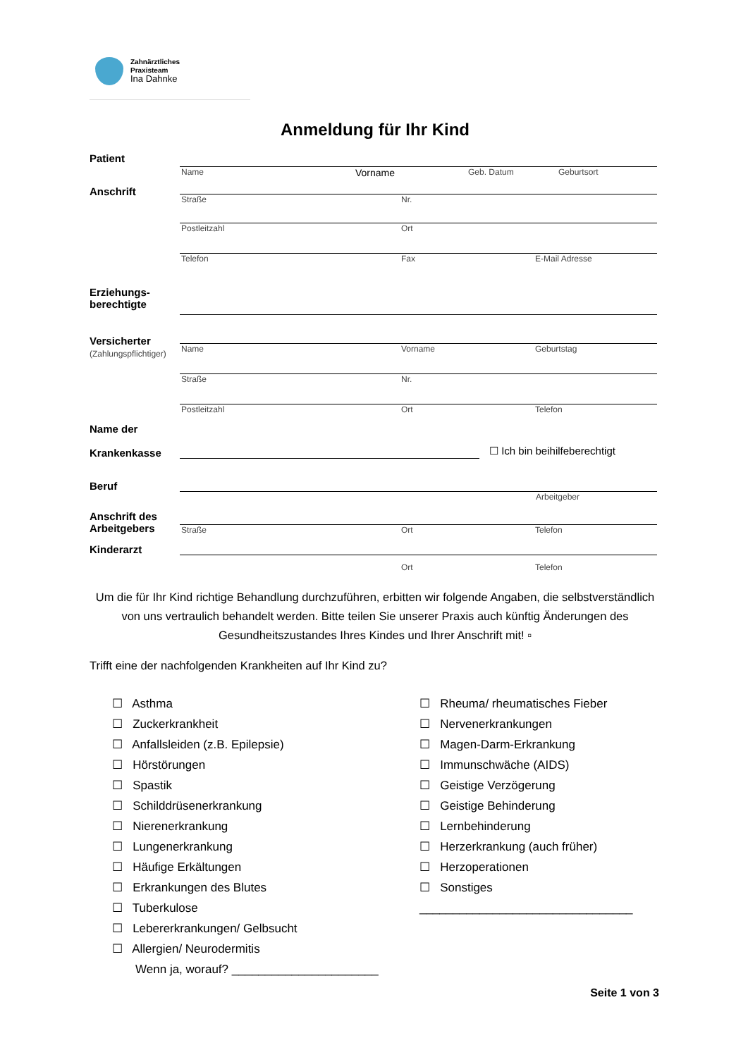Zahnärztliches
Praxisteam
Ina Dahnke
Anmeldung für Ihr Kind
Patient
Name Vorname Geb. Datum Geburtsort
Anschrift
Straße Nr.
Postleitzahl Ort
Telefon Fax E-Mail Adresse
Erziehungs-
berechtigte
Versicherter
(Zahlungspflichtiger)
Name Vorname Geburtstag
Straße Nr.
Postleitzahl Ort Telefon
Name der
Krankenkasse
☐ Ich bin beihilfeberechtigt
Beruf
Arbeitgeber
Anschrift des
Arbeitgebers
Straße Ort Telefon
Kinderarzt
Ort Telefon
Um die für Ihr Kind richtige Behandlung durchzuführen, erbitten wir folgende Angaben, die selbstverständlich von uns vertraulich behandelt werden. Bitte teilen Sie unserer Praxis auch künftig Änderungen des Gesundheitszustandes Ihres Kindes und Ihrer Anschrift mit! ▫
Trifft eine der nachfolgenden Krankheiten auf Ihr Kind zu?
☐ Asthma
☐ Zuckerkrankheit
☐ Anfallsleiden (z.B. Epilepsie)
☐ Hörstörungen
☐ Spastik
☐ Schilddrüsenerkrankung
☐ Nierenerkrankung
☐ Lungenerkrankung
☐ Häufige Erkältungen
☐ Erkrankungen des Blutes
☐ Tuberkulose
☐ Lebererkrankungen/ Gelbsucht
☐ Allergien/ Neurodermitis
Wenn ja, worauf? ______________________
☐ Rheuma/ rheumatisches Fieber
☐ Nervenerkrankungen
☐ Magen-Darm-Erkrankung
☐ Immunschwäche (AIDS)
☐ Geistige Verzögerung
☐ Geistige Behinderung
☐ Lernbehinderung
☐ Herzerkrankung (auch früher)
☐ Herzoperationen
☐ Sonstiges
________________________________
Seite 1 von 3